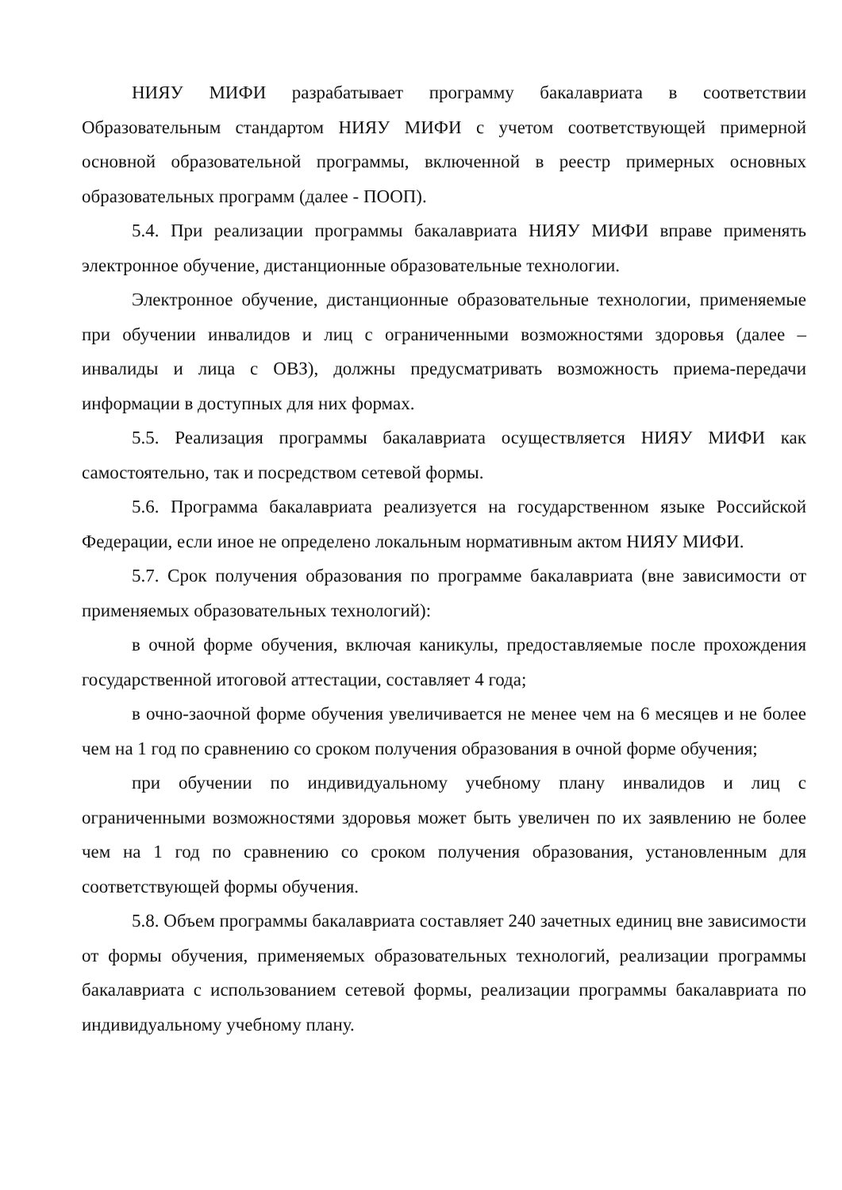НИЯУ МИФИ разрабатывает программу бакалавриата в соответствии Образовательным стандартом НИЯУ МИФИ с учетом соответствующей примерной основной образовательной программы, включенной в реестр примерных основных образовательных программ (далее - ПООП).
5.4. При реализации программы бакалавриата НИЯУ МИФИ вправе применять электронное обучение, дистанционные образовательные технологии.
Электронное обучение, дистанционные образовательные технологии, применяемые при обучении инвалидов и лиц с ограниченными возможностями здоровья (далее – инвалиды и лица с ОВЗ), должны предусматривать возможность приема-передачи информации в доступных для них формах.
5.5. Реализация программы бакалавриата осуществляется НИЯУ МИФИ как самостоятельно, так и посредством сетевой формы.
5.6. Программа бакалавриата реализуется на государственном языке Российской Федерации, если иное не определено локальным нормативным актом НИЯУ МИФИ.
5.7. Срок получения образования по программе бакалавриата (вне зависимости от применяемых образовательных технологий):
в очной форме обучения, включая каникулы, предоставляемые после прохождения государственной итоговой аттестации, составляет 4 года;
в очно-заочной форме обучения увеличивается не менее чем на 6 месяцев и не более чем на 1 год по сравнению со сроком получения образования в очной форме обучения;
при обучении по индивидуальному учебному плану инвалидов и лиц с ограниченными возможностями здоровья может быть увеличен по их заявлению не более чем на 1 год по сравнению со сроком получения образования, установленным для соответствующей формы обучения.
5.8. Объем программы бакалавриата составляет 240 зачетных единиц вне зависимости от формы обучения, применяемых образовательных технологий, реализации программы бакалавриата с использованием сетевой формы, реализации программы бакалавриата по индивидуальному учебному плану.